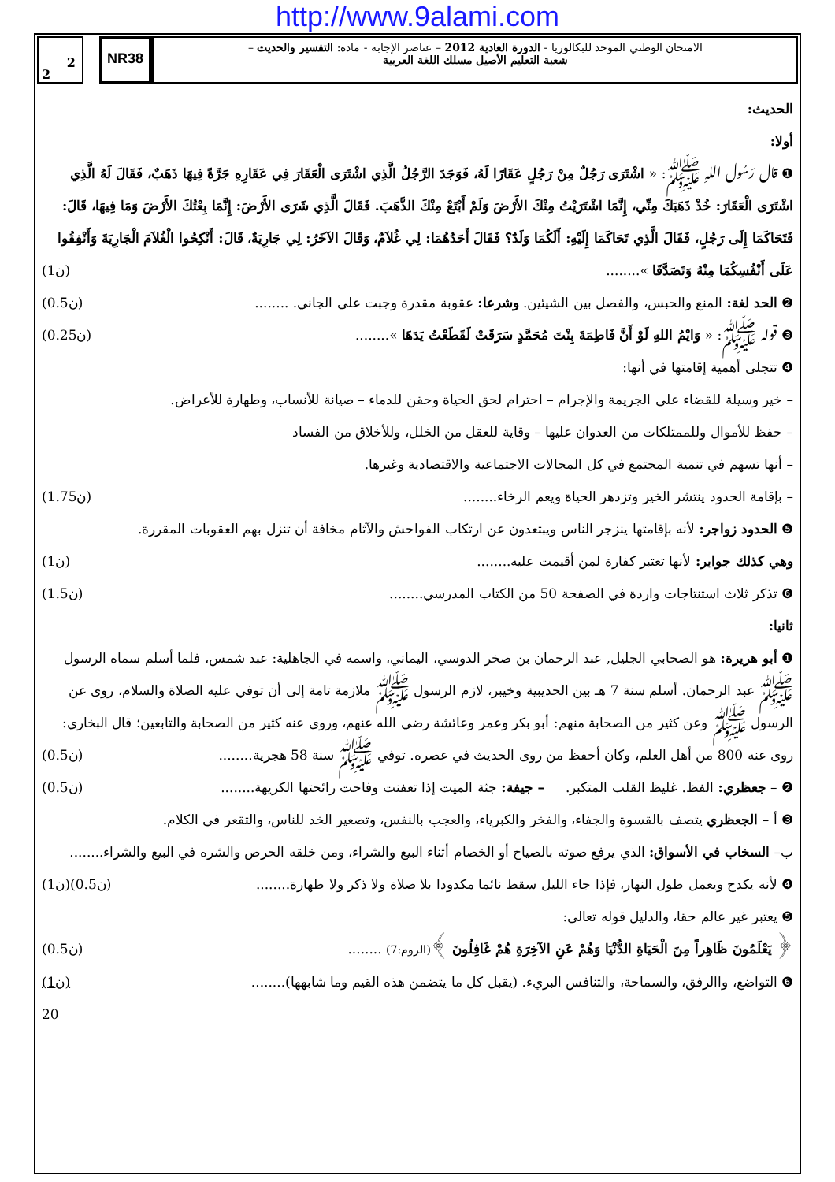http://www.9alami.com
2
2
NR38
الامتحان الوطني الموحد للبكالوريا - الدورة العادية 2012 – عناصر الإجابة - مادة: التفسير والحديث –
شعبة التعليم الأصيل مسلك اللغة العربية
الحديث:
أولا:
❶ قال رَسُول اللهِ ﷺ: « اشْتَرَى رَجُلٌ مِنْ رَجُلٍ عَقَارًا لَهُ، فَوَجَدَ الرَّجُلُ الَّذِي اشْتَرَى الْعَقَارَ فِي عَقَارِهِ جَرَّةً فِيهَا ذَهَبٌ، فَقَالَ لَهُ الَّذِي اشْتَرَى الْعَقَارَ: خُذْ ذَهَبَكَ مِنِّي، إِنَّمَا اشْتَرَيْتُ مِنْكَ الأَرْضَ وَلَمْ أَبْتَعْ مِنْكَ الذَّهَبَ. فَقَالَ الَّذِي شَرَى الأَرْضَ: إِنَّمَا بِعْتُكَ الأَرْضَ وَمَا فِيهَا، قَالَ: فَتَحَاكَمَا إِلَى رَجُلٍ، فَقَالَ الَّذِي تَحَاكَمَا إِلَيْهِ: أَلَكُمَا وَلَدٌ؟ فَقَالَ أَحَدُهُمَا: لِي غُلاَمٌ، وَقَالَ الآخَرُ: لِي جَارِيَةٌ، قَالَ: أَنْكِحُوا الْغُلاَمَ الْجَارِيَةَ وَأَنْفِقُوا عَلَى أَنْفُسِكُمَا مِنْهُ وَتَصَدَّقَا »........ (1ن)
❷ الحد لغة: المنع والحبس، والفصل بين الشيئين. وشرعا: عقوبة مقدرة وجبت على الجاني. ........ (0.5ن)
❸ قوله ﷺ: « وَايْمُ اللهِ لَوْ أَنَّ فَاطِمَةَ بِنْتَ مُحَمَّدٍ سَرَقَتْ لَقَطَعْتُ يَدَهَا »........ (0.25ن)
❹ تتجلى أهمية إقامتها في أنها:
– خير وسيلة للقضاء على الجريمة والإجرام – احترام لحق الحياة وحقن للدماء – صيانة للأنساب، وطهارة للأعراض.
– حفظ للأموال وللممتلكات من العدوان عليها – وقاية للعقل من الخلل، وللأخلاق من الفساد
– أنها تسهم في تنمية المجتمع في كل المجالات الاجتماعية والاقتصادية وغيرها.
– بإقامة الحدود ينتشر الخير وتزدهر الحياة ويعم الرخاء........ (1.75ن)
❺ الحدود زواجر: لأنه بإقامتها ينزجر الناس ويبتعدون عن ارتكاب الفواحش والآثام مخافة أن تنزل بهم العقوبات المقررة.
وهي كذلك جوابر: لأنها تعتبر كفارة لمن أقيمت عليه........ (1ن)
❻ تذكر ثلاث استنتاجات واردة في الصفحة 50 من الكتاب المدرسي........ (1.5ن)
ثانيا:
❶ أبو هريرة: هو الصحابي الجليل, عبد الرحمان بن صخر الدوسي، اليماني، واسمه في الجاهلية: عبد شمس، فلما أسلم سماه الرسول ﷺ عبد الرحمان. أسلم سنة 7 هـ بين الحديبية وخيبر، لازم الرسول ﷺ ملازمة تامة إلى أن توفي عليه الصلاة والسلام، روى عن الرسول ﷺ وعن كثير من الصحابة منهم: أبو بكر وعمر وعائشة رضي الله عنهم، وروى عنه كثير من الصحابة والتابعين؛ قال البخاري: روى عنه 800 من أهل العلم، وكان أحفظ من روى الحديث في عصره. توفي ﷺ سنة 58 هجرية........ (0.5ن)
❷ – جعظري: الفظ. غليظ القلب المتكبر. – جيفة: جثة الميت إذا تعفنت وفاحت رائحتها الكريهة........ (0.5ن)
❸ أ – الجعظري يتصف بالقسوة والجفاء، والفخر والكبرياء، والعجب بالنفس، وتصعير الخد للناس، والتقعر في الكلام.
ب– السخاب في الأسواق: الذي يرفع صوته بالصياح أو الخصام أثناء البيع والشراء، ومن خلقه الحرص والشره في البيع والشراء........ (1ن)
❹ لأنه يكدح ويعمل طول النهار، فإذا جاء الليل سقط نائما مكدودا بلا صلاة ولا ذكر ولا طهارة........ (0.5ن)
❺ يعتبر غير عالم حقا، والدليل قوله تعالى:
﴿ يَعْلَمُونَ ظَاهِراً مِنَ الْحَيَاةِ الدُّنْيَا وَهُمْ عَنِ الآخِرَةِ هُمْ غَافِلُونَ ﴾(الروم:7) ........ (0.5ن)
❻ التواضع، واالرفق، والسماحة، والتنافس البريء. (يقبل كل ما يتضمن هذه القيم وما شابهها)........ (1ن)
20